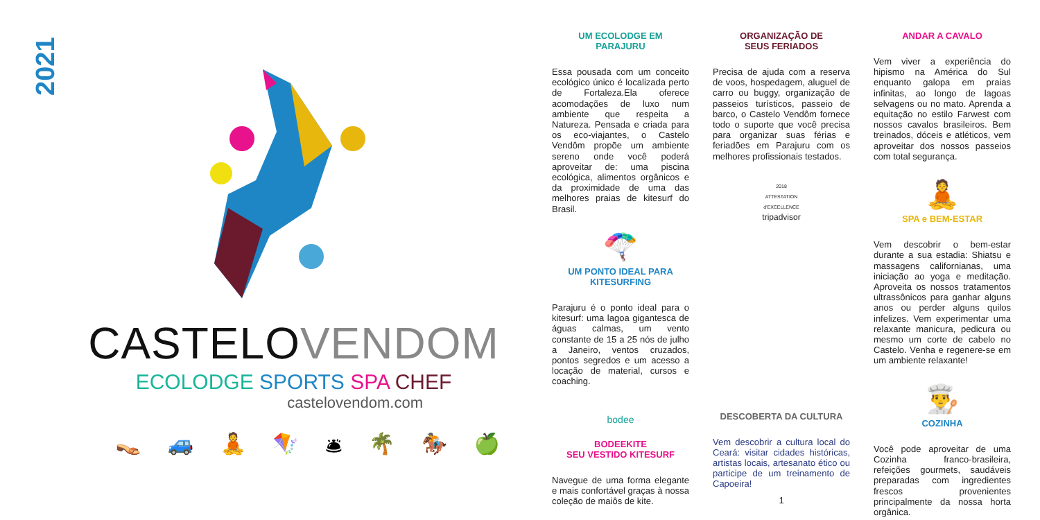2021
CASTELO VENDOM
ECOLODGE SPORTS SPA CHEF
castelovendom.com
👡 🚙 🧘 🪁 🛎 🌴 🏇 🍏
UM ECOLODGE EM
PARAJURU
Essa pousada com um conceito ecológico único é localizada perto de Fortaleza.Ela oferece acomodações de luxo num ambiente que respeita a Natureza. Pensada e criada para os eco-viajantes, o Castelo Vendôm propõe um ambiente sereno onde você poderá aproveitar de: uma piscina ecológica, alimentos orgânicos e da proximidade de uma das melhores praias de kitesurf do Brasil.
🪂
UM PONTO IDEAL PARA
KITESURFING
Parajuru é o ponto ideal para o kitesurf: uma lagoa gigantesca de águas calmas, um vento constante de 15 a 25 nós de julho a Janeiro, ventos cruzados, pontos segredos e um acesso a locação de material, cursos e coaching.
bodee
BODEEKITE
SEU VESTIDO KITESURF
Navegue de uma forma elegante e mais confortável graças à nossa coleção de maiôs de kite.
ORGANIZAÇÃO DE
SEUS FERIADOS
Precisa de ajuda com a reserva de voos, hospedagem, aluguel de carro ou buggy, organização de passeios turísticos, passeio de barco, o Castelo Vendôm fornece todo o suporte que você precisa para organizar suas férias e feriadões em Parajuru com os melhores profissionais testados.
2018
ATTESTATION
d'EXCELLENCE
tripadvisor
DESCOBERTA DA CULTURA
Vem descobrir a cultura local do Ceará: visitar cidades históricas, artistas locais, artesanato ético ou participe de um treinamento de Capoeira!
1
ANDAR A CAVALO
Vem viver a experiência do hipismo na América do Sul enquanto galopa em praias infinitas, ao longo de lagoas selvagens ou no mato. Aprenda a equitação no estilo Farwest com nossos cavalos brasileiros. Bem treinados, dóceis e atléticos, vem aproveitar dos nossos passeios com total segurança.
🧘
SPA e BEM-ESTAR
Vem descobrir o bem-estar durante a sua estadia: Shiatsu e massagens californianas, uma iniciação ao yoga e meditação. Aproveita os nossos tratamentos ultrassônicos para ganhar alguns anos ou perder alguns quilos infelizes. Vem experimentar uma relaxante manicura, pedicura ou mesmo um corte de cabelo no Castelo. Venha e regenere-se em um ambiente relaxante!
👨‍🍳
COZINHA
Você pode aproveitar de uma Cozinha franco-brasileira, refeições gourmets, saudáveis preparadas com ingredientes frescos provenientes principalmente da nossa horta orgânica.